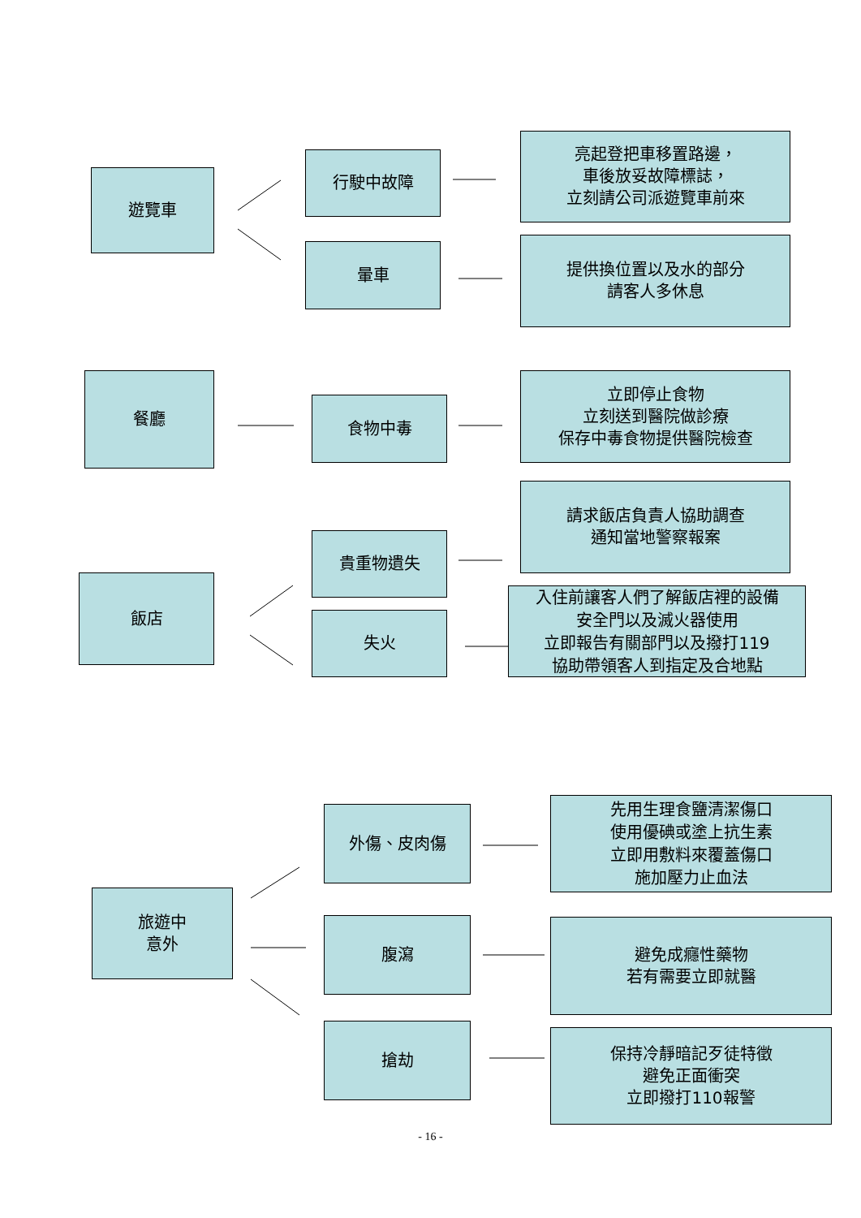遊覽車
行駛中故障
亮起登把車移置路邊，
車後放妥故障標誌，
立刻請公司派遊覽車前來
暈車
提供換位置以及水的部分
請客人多休息
餐廳
食物中毒
立即停止食物
立刻送到醫院做診療
保存中毒食物提供醫院檢查
飯店
貴重物遺失
請求飯店負責人協助調查
通知當地警察報案
失火
入住前讓客人們了解飯店裡的設備
安全門以及滅火器使用
立即報告有關部門以及撥打119
協助帶領客人到指定及合地點
旅遊中
意外
外傷、皮肉傷
先用生理食鹽清潔傷口
使用優碘或塗上抗生素
立即用敷料來覆蓋傷口
施加壓力止血法
腹瀉
避免成癮性藥物
若有需要立即就醫
搶劫
保持冷靜暗記歹徒特徵
避免正面衝突
立即撥打110報警
- 16 -